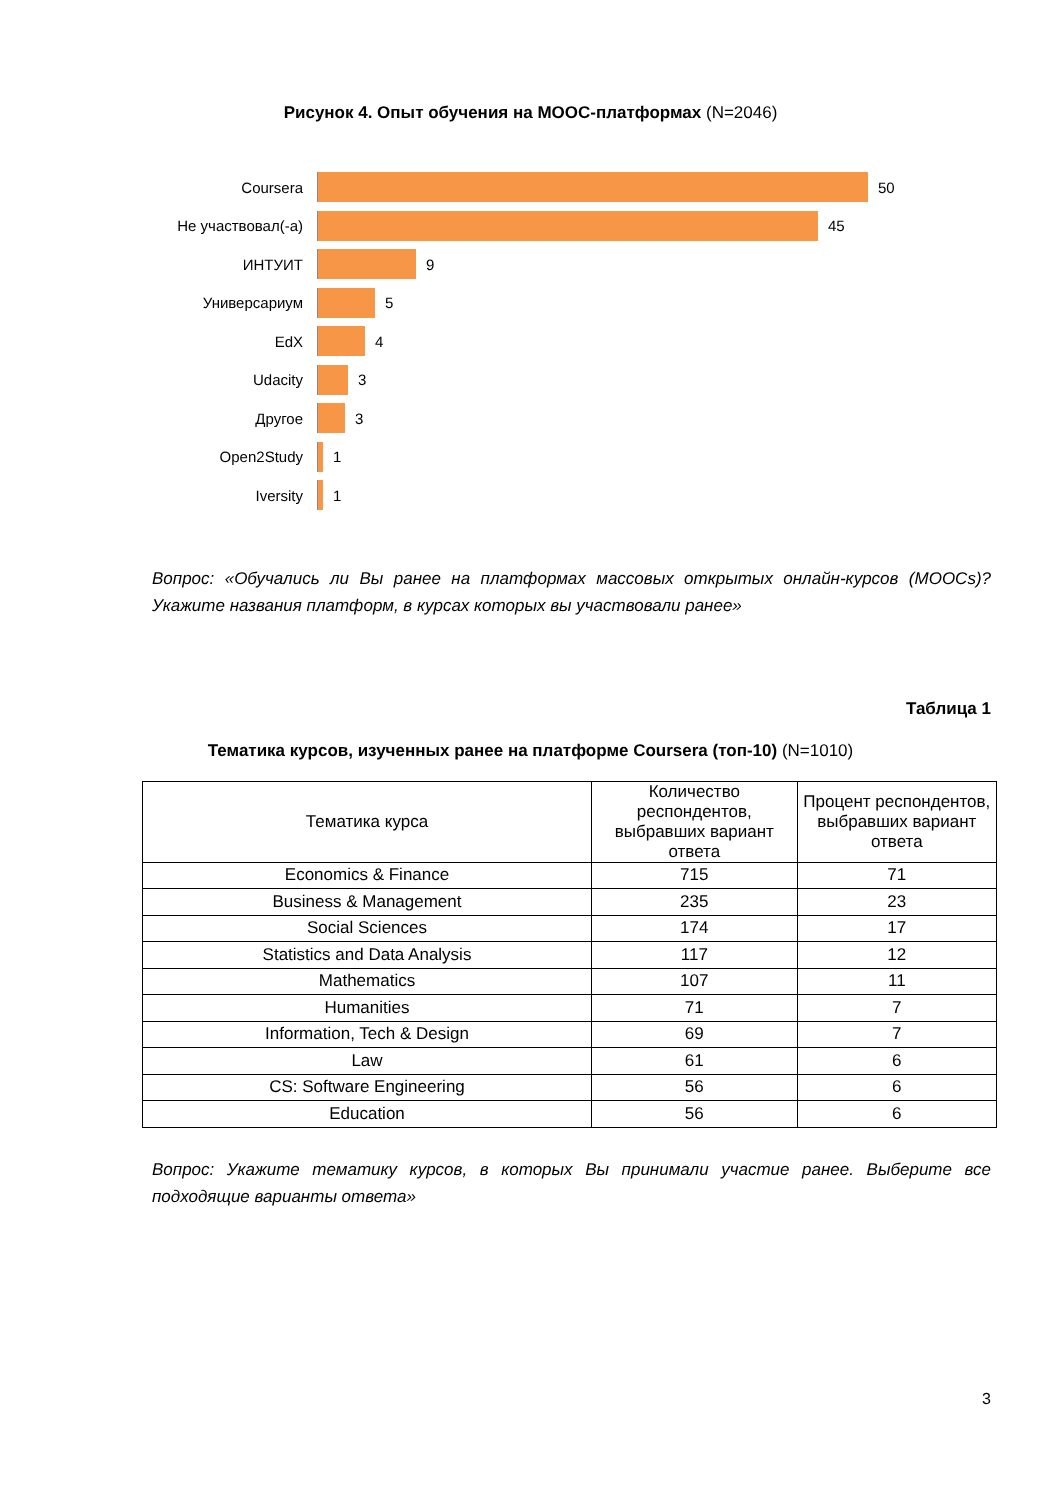Рисунок 4. Опыт обучения на MOOC-платформах (N=2046)
Coursera 50
Не участвовал(-а) 45
ИНТУИТ 9
Универсариум 5
EdX 4
Udacity 3
Другое 3
Open2Study 1
Iversity 1
Вопрос: «Обучались ли Вы ранее на платформах массовых открытых онлайн-курсов (MOOCs)? Укажите названия платформ, в курсах которых вы участвовали ранее»
Таблица 1
Тематика курсов, изученных ранее на платформе Coursera (топ-10) (N=1010)
| Тематика курса | Количество респондентов, выбравших вариант ответа | Процент респондентов, выбравших вариант ответа |
| --- | --- | --- |
| Economics & Finance | 715 | 71 |
| Business & Management | 235 | 23 |
| Social Sciences | 174 | 17 |
| Statistics and Data Analysis | 117 | 12 |
| Mathematics | 107 | 11 |
| Humanities | 71 | 7 |
| Information, Tech & Design | 69 | 7 |
| Law | 61 | 6 |
| CS: Software Engineering | 56 | 6 |
| Education | 56 | 6 |
Вопрос: Укажите тематику курсов, в которых Вы принимали участие ранее. Выберите все подходящие варианты ответа»
3